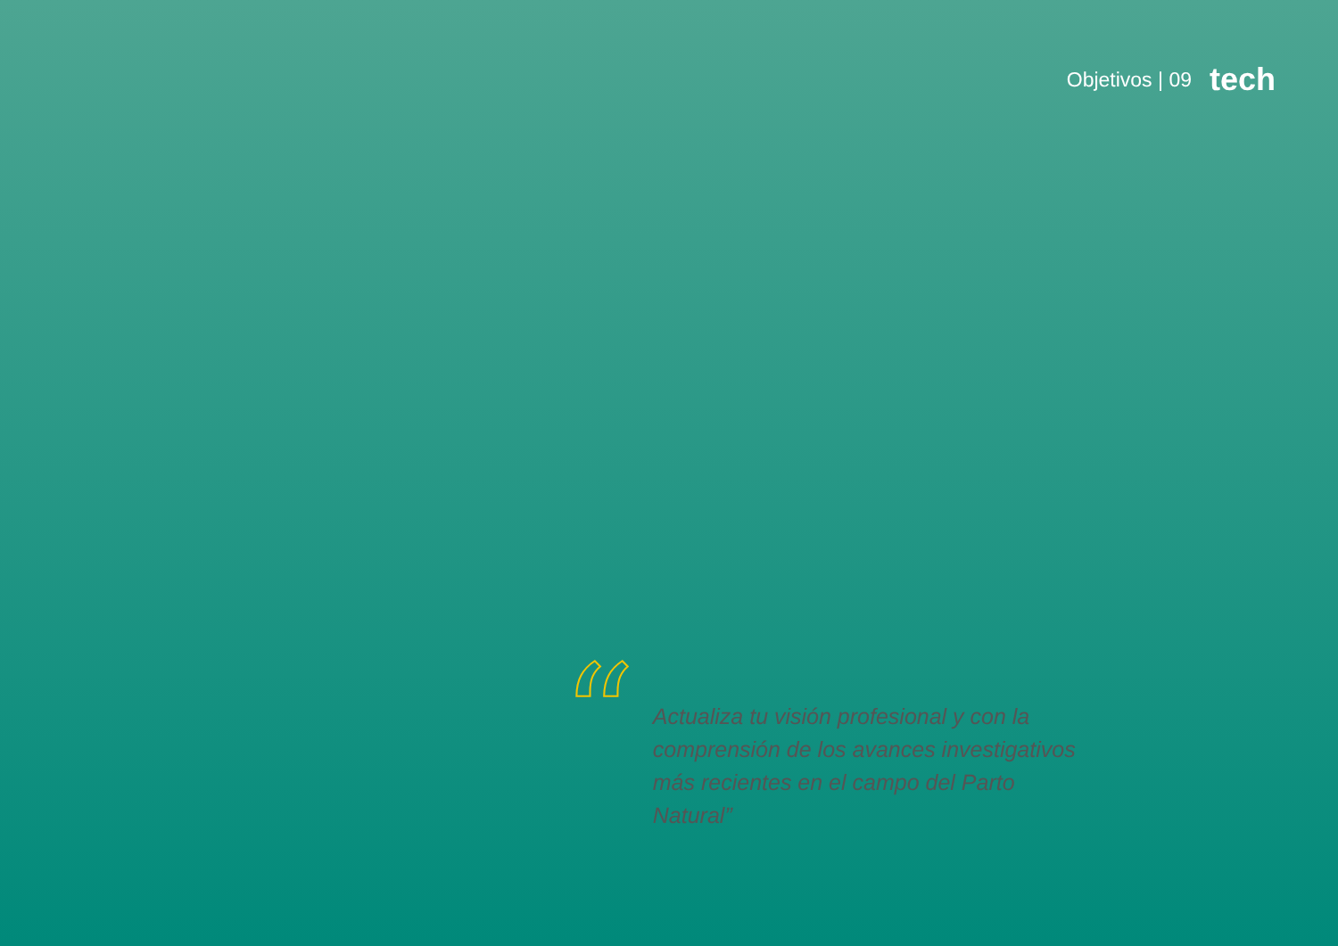Objetivos | 09 tech
“
Actualiza tu visión profesional y con la comprensión de los avances investigativos más recientes en el campo del Parto Natural”